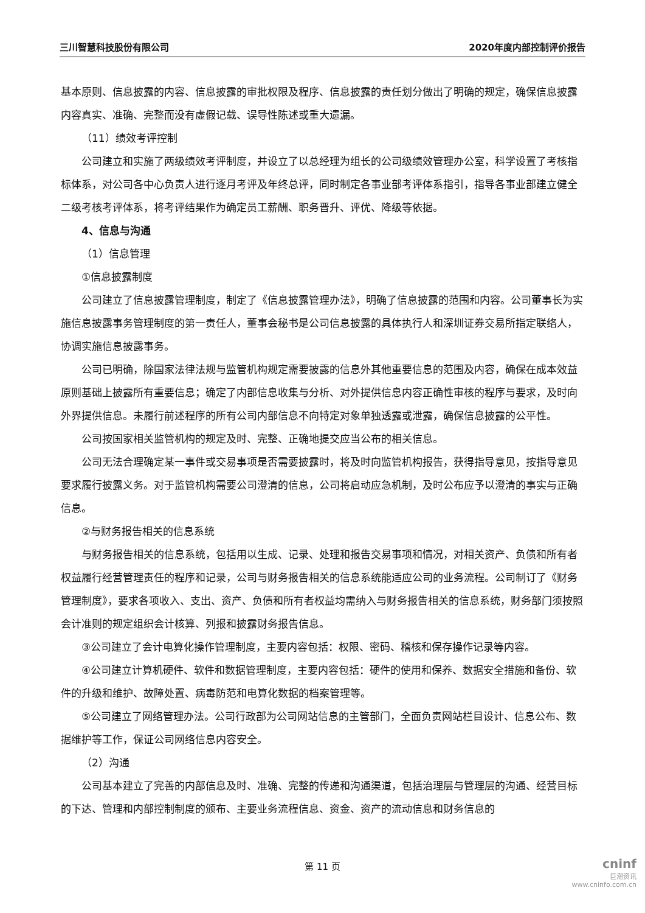三川智慧科技股份有限公司 2020年度内部控制评价报告
基本原则、信息披露的内容、信息披露的审批权限及程序、信息披露的责任划分做出了明确的规定，确保信息披露内容真实、准确、完整而没有虚假记载、误导性陈述或重大遗漏。
（11）绩效考评控制
公司建立和实施了两级绩效考评制度，并设立了以总经理为组长的公司级绩效管理办公室，科学设置了考核指标体系，对公司各中心负责人进行逐月考评及年终总评，同时制定各事业部考评体系指引，指导各事业部建立健全二级考核考评体系，将考评结果作为确定员工薪酬、职务晋升、评优、降级等依据。
4、信息与沟通
（1）信息管理
①信息披露制度
公司建立了信息披露管理制度，制定了《信息披露管理办法》，明确了信息披露的范围和内容。公司董事长为实施信息披露事务管理制度的第一责任人，董事会秘书是公司信息披露的具体执行人和深圳证券交易所指定联络人，协调实施信息披露事务。
公司已明确，除国家法律法规与监管机构规定需要披露的信息外其他重要信息的范围及内容，确保在成本效益原则基础上披露所有重要信息；确定了内部信息收集与分析、对外提供信息内容正确性审核的程序与要求，及时向外界提供信息。未履行前述程序的所有公司内部信息不向特定对象单独透露或泄露，确保信息披露的公平性。
公司按国家相关监管机构的规定及时、完整、正确地提交应当公布的相关信息。
公司无法合理确定某一事件或交易事项是否需要披露时，将及时向监管机构报告，获得指导意见，按指导意见要求履行披露义务。对于监管机构需要公司澄清的信息，公司将启动应急机制，及时公布应予以澄清的事实与正确信息。
②与财务报告相关的信息系统
与财务报告相关的信息系统，包括用以生成、记录、处理和报告交易事项和情况，对相关资产、负债和所有者权益履行经营管理责任的程序和记录，公司与财务报告相关的信息系统能适应公司的业务流程。公司制订了《财务管理制度》，要求各项收入、支出、资产、负债和所有者权益均需纳入与财务报告相关的信息系统，财务部门须按照会计准则的规定组织会计核算、列报和披露财务报告信息。
③公司建立了会计电算化操作管理制度，主要内容包括：权限、密码、稽核和保存操作记录等内容。
④公司建立计算机硬件、软件和数据管理制度，主要内容包括：硬件的使用和保养、数据安全措施和备份、软件的升级和维护、故障处置、病毒防范和电算化数据的档案管理等。
⑤公司建立了网络管理办法。公司行政部为公司网站信息的主管部门，全面负责网站栏目设计、信息公布、数据维护等工作，保证公司网络信息内容安全。
（2）沟通
公司基本建立了完善的内部信息及时、准确、完整的传递和沟通渠道，包括治理层与管理层的沟通、经营目标的下达、管理和内部控制制度的颁布、主要业务流程信息、资金、资产的流动信息和财务信息的
第 11 页
cninf
巨潮资讯
www.cninfo.com.cn